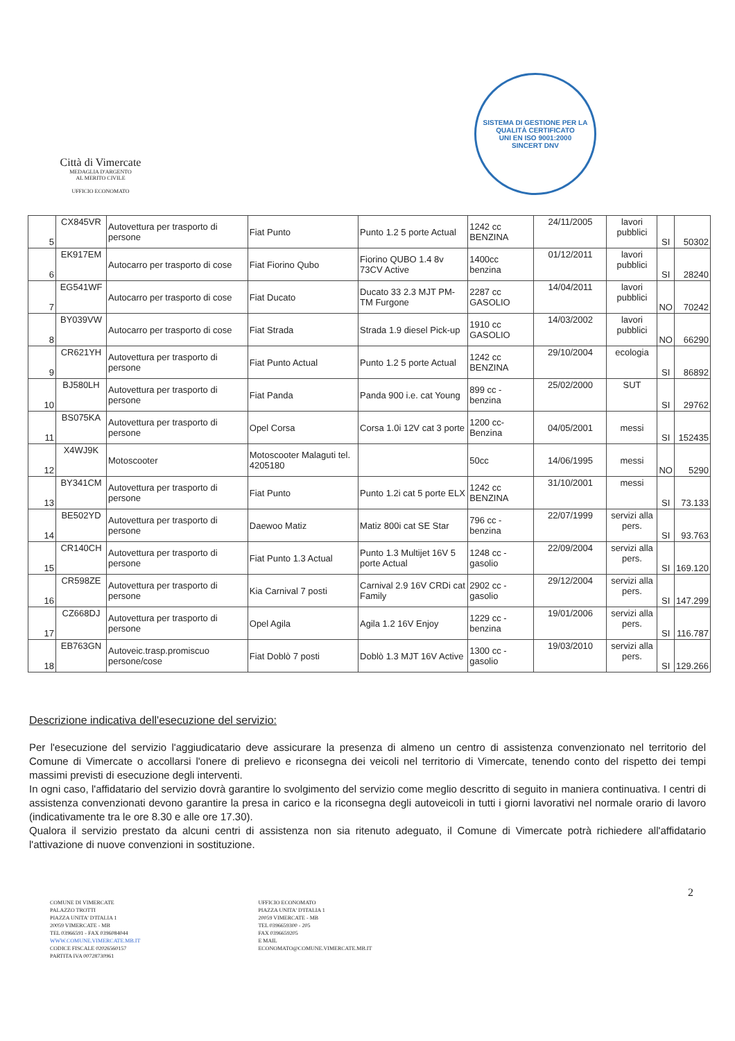Città di Vimercate
MEDAGLIA D'ARGENTO
AL MERITO CIVILE
UFFICIO ECONOMATO
SISTEMA DI GESTIONE PER LA QUALITÀ CERTIFICATO
UNI EN ISO 9001:2000
SINCERT DNV
| 5 | CX845VR | Autovettura per trasporto di persone | Fiat Punto | Punto 1.2 5 porte Actual | 1242 cc BENZINA | 24/11/2005 | lavori pubblici | SI | 50302 |
| 6 | EK917EM | Autocarro per trasporto di cose | Fiat Fiorino Qubo | Fiorino QUBO 1.4 8v 73CV Active | 1400cc benzina | 01/12/2011 | lavori pubblici | SI | 28240 |
| 7 | EG541WF | Autocarro per trasporto di cose | Fiat Ducato | Ducato 33 2.3 MJT PM-TM Furgone | 2287 cc GASOLIO | 14/04/2011 | lavori pubblici | NO | 70242 |
| 8 | BY039VW | Autocarro per trasporto di cose | Fiat Strada | Strada 1.9 diesel Pick-up | 1910 cc GASOLIO | 14/03/2002 | lavori pubblici | NO | 66290 |
| 9 | CR621YH | Autovettura per trasporto di persone | Fiat Punto Actual | Punto 1.2 5 porte Actual | 1242 cc BENZINA | 29/10/2004 | ecologia | SI | 86892 |
| 10 | BJ580LH | Autovettura per trasporto di persone | Fiat Panda | Panda 900 i.e. cat Young | 899 cc - benzina | 25/02/2000 | SUT | SI | 29762 |
| 11 | BS075KA | Autovettura per trasporto di persone | Opel Corsa | Corsa 1.0i 12V cat 3 porte | 1200 cc-Benzina | 04/05/2001 | messi | SI | 152435 |
| 12 | X4WJ9K | Motoscooter | Motoscooter Malaguti tel. 4205180 | | 50cc | 14/06/1995 | messi | NO | 5290 |
| 13 | BY341CM | Autovettura per trasporto di persone | Fiat Punto | Punto 1.2i cat 5 porte ELX | 1242 cc BENZINA | 31/10/2001 | messi | SI | 73.133 |
| 14 | BE502YD | Autovettura per trasporto di persone | Daewoo Matiz | Matiz 800i cat SE Star | 796 cc - benzina | 22/07/1999 | servizi alla pers. | SI | 93.763 |
| 15 | CR140CH | Autovettura per trasporto di persone | Fiat Punto 1.3 Actual | Punto 1.3 Multijet 16V 5 porte Actual | 1248 cc - gasolio | 22/09/2004 | servizi alla pers. | SI | 169.120 |
| 16 | CR598ZE | Autovettura per trasporto di persone | Kia Carnival 7 posti | Carnival 2.9 16V CRDi cat Family | 2902 cc - gasolio | 29/12/2004 | servizi alla pers. | SI | 147.299 |
| 17 | CZ668DJ | Autovettura per trasporto di persone | Opel Agila | Agila 1.2 16V Enjoy | 1229 cc - benzina | 19/01/2006 | servizi alla pers. | SI | 116.787 |
| 18 | EB763GN | Autoveic.trasp.promiscuo persone/cose | Fiat Doblò 7 posti | Doblò 1.3 MJT 16V Active | 1300 cc - gasolio | 19/03/2010 | servizi alla pers. | SI | 129.266 |
Descrizione indicativa dell'esecuzione del servizio:
Per l'esecuzione del servizio l'aggiudicatario deve assicurare la presenza di almeno un centro di assistenza convenzionato nel territorio del Comune di Vimercate o accollarsi l'onere di prelievo e riconsegna dei veicoli nel territorio di Vimercate, tenendo conto del rispetto dei tempi massimi previsti di esecuzione degli interventi.
In ogni caso, l'affidatario del servizio dovrà garantire lo svolgimento del servizio come meglio descritto di seguito in maniera continuativa. I centri di assistenza convenzionati devono garantire la presa in carico e la riconsegna degli autoveicoli in tutti i giorni lavorativi nel normale orario di lavoro (indicativamente tra le ore 8.30 e alle ore 17.30).
Qualora il servizio prestato da alcuni centri di assistenza non sia ritenuto adeguato, il Comune di Vimercate potrà richiedere all'affidatario l'attivazione di nuove convenzioni in sostituzione.
2
COMUNE DI VIMERCATE
PALAZZO TROTTI
PIAZZA UNITA' D'ITALIA 1
20059 VIMERCATE - MB
TEL 03966591 - FAX 0396084044
WWW.COMUNE.VIMERCATE.MB.IT
CODICE FISCALE 02026560157
PARTITA IVA 00728730961
UFFICIO ECONOMATO
PIAZZA UNITA' D'ITALIA 1
20059 VIMERCATE - MB
TEL 0396659300 - 205
FAX 0396659205
E MAIL
ECONOMATO@COMUNE.VIMERCATE.MB.IT